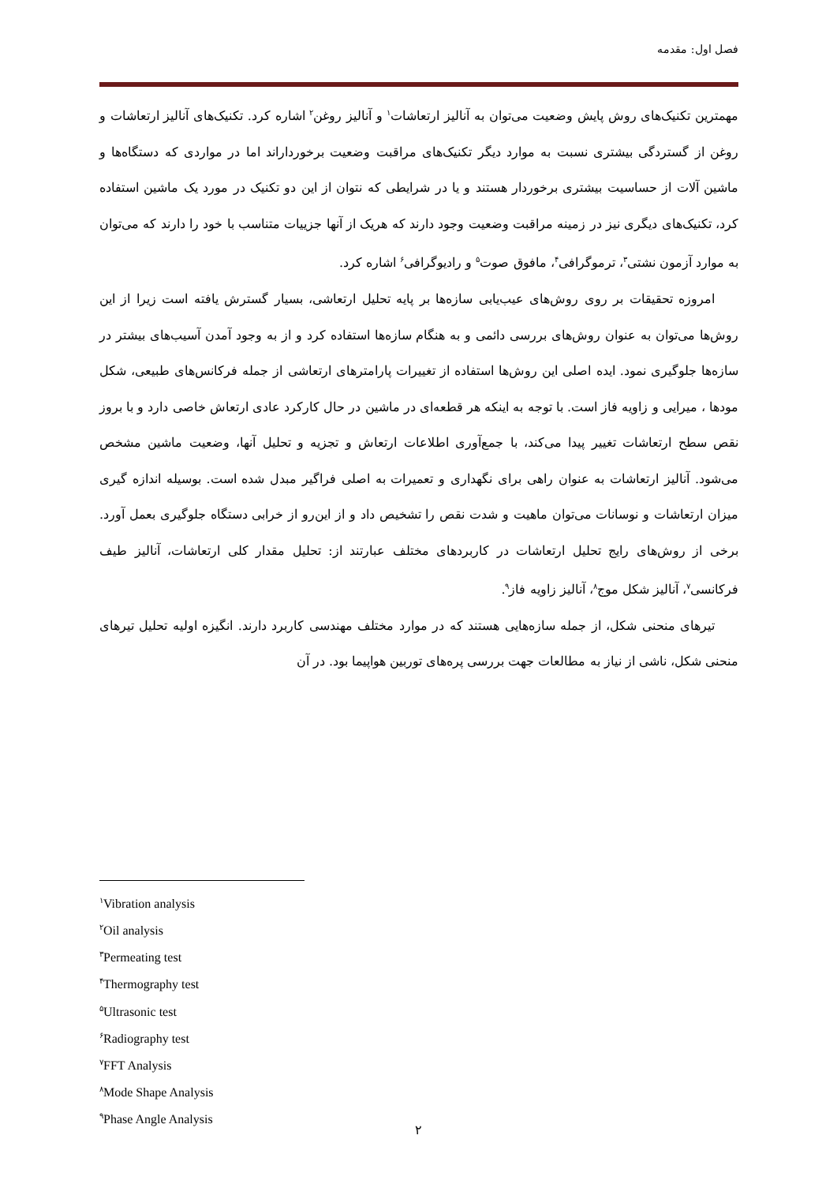فصل اول: مقدمه
مهمترین تکنیک‌های روش پایش وضعیت می‌توان به آنالیز ارتعاشات<sup>۱</sup> و آنالیز روغن<sup>۲</sup> اشاره کرد. تکنیک‌های آنالیز ارتعاشات و روغن از گستردگی بیشتری نسبت به موارد دیگر تکنیک‌های مراقبت وضعیت برخورداراند اما در مواردی که دستگاه‌ها و ماشین آلات از حساسیت بیشتری برخوردار هستند و یا در شرایطی که نتوان از این دو تکنیک در مورد یک ماشین استفاده کرد، تکنیک‌های دیگری نیز در زمینه مراقبت وضعیت وجود دارند که هریک از آنها جزییات متناسب با خود را دارند که می‌توان به موارد آزمون نشتی<sup>۳</sup>، ترموگرافی<sup>۴</sup>، مافوق صوت<sup>۵</sup> و رادیوگرافی<sup>۶</sup> اشاره کرد.
امروزه تحقیقات بر روی روش‌های عیب‌یابی سازه‌ها بر پایه تحلیل ارتعاشی، بسیار گسترش یافته است زیرا از این روش‌ها می‌توان به عنوان روش‌های بررسی دائمی و به هنگام سازه‌ها استفاده کرد و از به وجود آمدن آسیب‌های بیشتر در سازه‌ها جلوگیری نمود. ایده اصلی این روش‌ها استفاده از تغییرات پارامترهای ارتعاشی از جمله فرکانس‌های طبیعی، شکل مودها ، میرایی و زاویه فاز است. با توجه به اینکه هر قطعه‌ای در ماشین در حال کارکرد عادی ارتعاش خاصی دارد و با بروز نقص سطح ارتعاشات تغییر پیدا می‌کند، با جمع‌آوری اطلاعات ارتعاش و تجزیه و تحلیل آنها، وضعیت ماشین مشخص می‌شود. آنالیز ارتعاشات به عنوان راهی برای نگهداری و تعمیرات به اصلی فراگیر مبدل شده است. بوسیله اندازه گیری میزان ارتعاشات و نوسانات می‌توان ماهیت و شدت نقص را تشخیص داد و از این‌رو از خرابی دستگاه جلوگیری بعمل آورد. برخی از روش‌های رایج تحلیل ارتعاشات در کاربردهای مختلف عبارتند از: تحلیل مقدار کلی ارتعاشات، آنالیز طیف فرکانسی<sup>۷</sup>، آنالیز شکل موج<sup>۸</sup>، آنالیز زاویه فاز<sup>۹</sup>.
تیرهای منحنی شکل، از جمله سازه‌هایی هستند که در موارد مختلف مهندسی کاربرد دارند. انگیزه اولیه تحلیل تیرهای منحنی شکل، ناشی از نیاز به مطالعات جهت بررسی پره‌های توربین هواپیما بود. در آن
<sup>۱</sup> Vibration analysis
<sup>۲</sup> Oil analysis
<sup>۳</sup> Permeating test
<sup>۴</sup> Thermography test
<sup>۵</sup> Ultrasonic test
<sup>۶</sup> Radiography test
<sup>۷</sup> FFT Analysis
<sup>۸</sup> Mode Shape Analysis
<sup>۹</sup> Phase Angle Analysis
۲